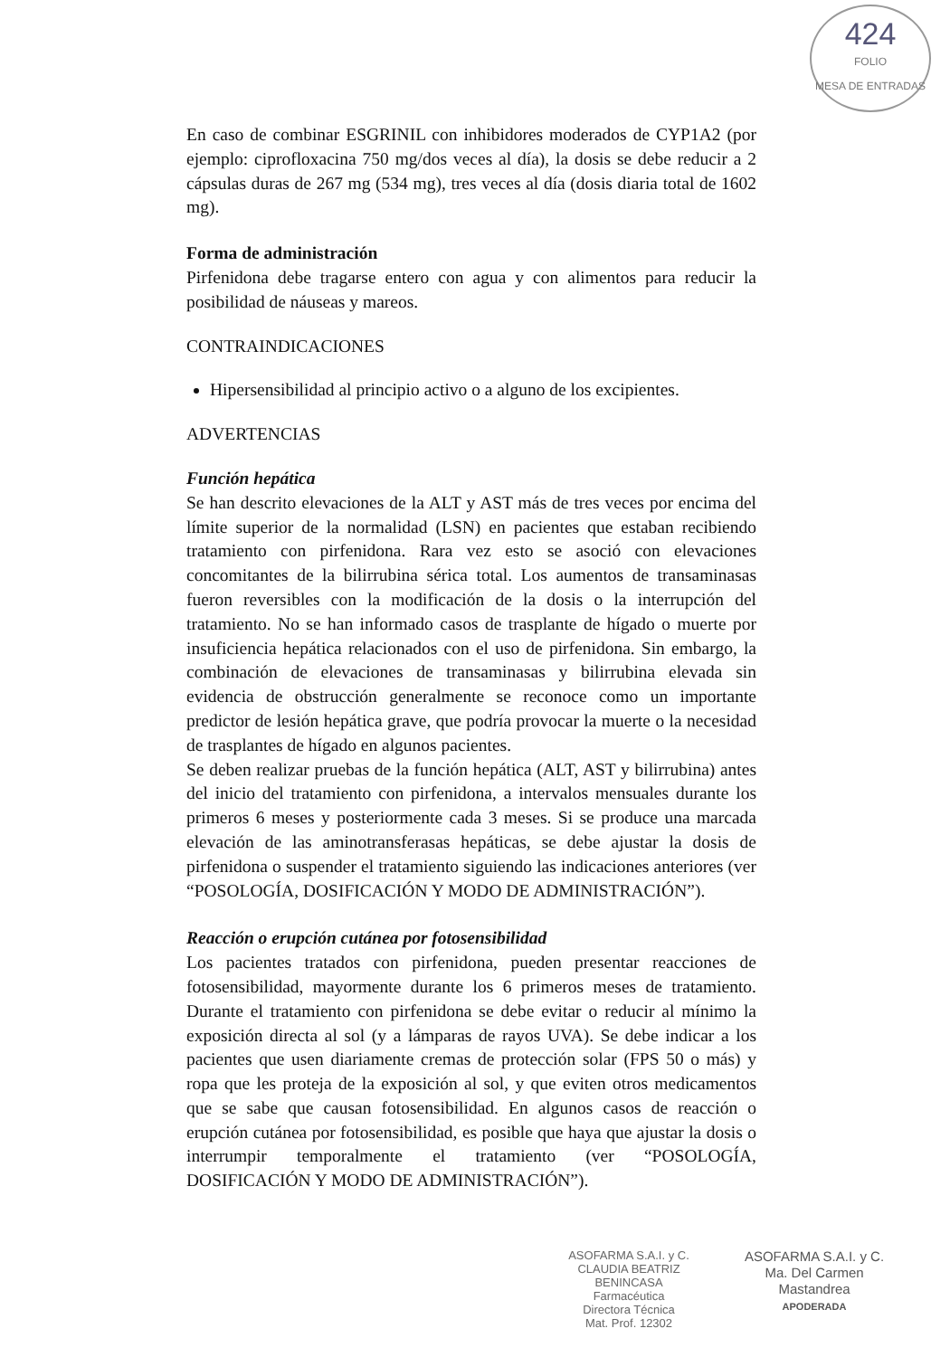424
FOLIO
MESA DE ENTRADAS
En caso de combinar ESGRINIL con inhibidores moderados de CYP1A2 (por ejemplo: ciprofloxacina 750 mg/dos veces al día), la dosis se debe reducir a 2 cápsulas duras de 267 mg (534 mg), tres veces al día (dosis diaria total de 1602 mg).
Forma de administración
Pirfenidona debe tragarse entero con agua y con alimentos para reducir la posibilidad de náuseas y mareos.
CONTRAINDICACIONES
Hipersensibilidad al principio activo o a alguno de los excipientes.
ADVERTENCIAS
Función hepática
Se han descrito elevaciones de la ALT y AST más de tres veces por encima del límite superior de la normalidad (LSN) en pacientes que estaban recibiendo tratamiento con pirfenidona. Rara vez esto se asoció con elevaciones concomitantes de la bilirrubina sérica total. Los aumentos de transaminasas fueron reversibles con la modificación de la dosis o la interrupción del tratamiento. No se han informado casos de trasplante de hígado o muerte por insuficiencia hepática relacionados con el uso de pirfenidona. Sin embargo, la combinación de elevaciones de transaminasas y bilirrubina elevada sin evidencia de obstrucción generalmente se reconoce como un importante predictor de lesión hepática grave, que podría provocar la muerte o la necesidad de trasplantes de hígado en algunos pacientes.
Se deben realizar pruebas de la función hepática (ALT, AST y bilirrubina) antes del inicio del tratamiento con pirfenidona, a intervalos mensuales durante los primeros 6 meses y posteriormente cada 3 meses. Si se produce una marcada elevación de las aminotransferasas hepáticas, se debe ajustar la dosis de pirfenidona o suspender el tratamiento siguiendo las indicaciones anteriores (ver “POSOLOGÍA, DOSIFICACIÓN Y MODO DE ADMINISTRACIÓN”).
Reacción o erupción cutánea por fotosensibilidad
Los pacientes tratados con pirfenidona, pueden presentar reacciones de fotosensibilidad, mayormente durante los 6 primeros meses de tratamiento. Durante el tratamiento con pirfenidona se debe evitar o reducir al mínimo la exposición directa al sol (y a lámparas de rayos UVA). Se debe indicar a los pacientes que usen diariamente cremas de protección solar (FPS 50 o más) y ropa que les proteja de la exposición al sol, y que eviten otros medicamentos que se sabe que causan fotosensibilidad. En algunos casos de reacción o erupción cutánea por fotosensibilidad, es posible que haya que ajustar la dosis o interrumpir temporalmente el tratamiento (ver “POSOLOGÍA, DOSIFICACIÓN Y MODO DE ADMINISTRACIÓN”).
ASOFARMA S.A.I. y C.
CLAUDIA BEATRIZ BENINCASA
Farmacéutica
Directora Técnica
Mat. Prof. 12302
ASOFARMA S.A.I. y C.
Ma. Del Carmen Mastandrea
APODERADA